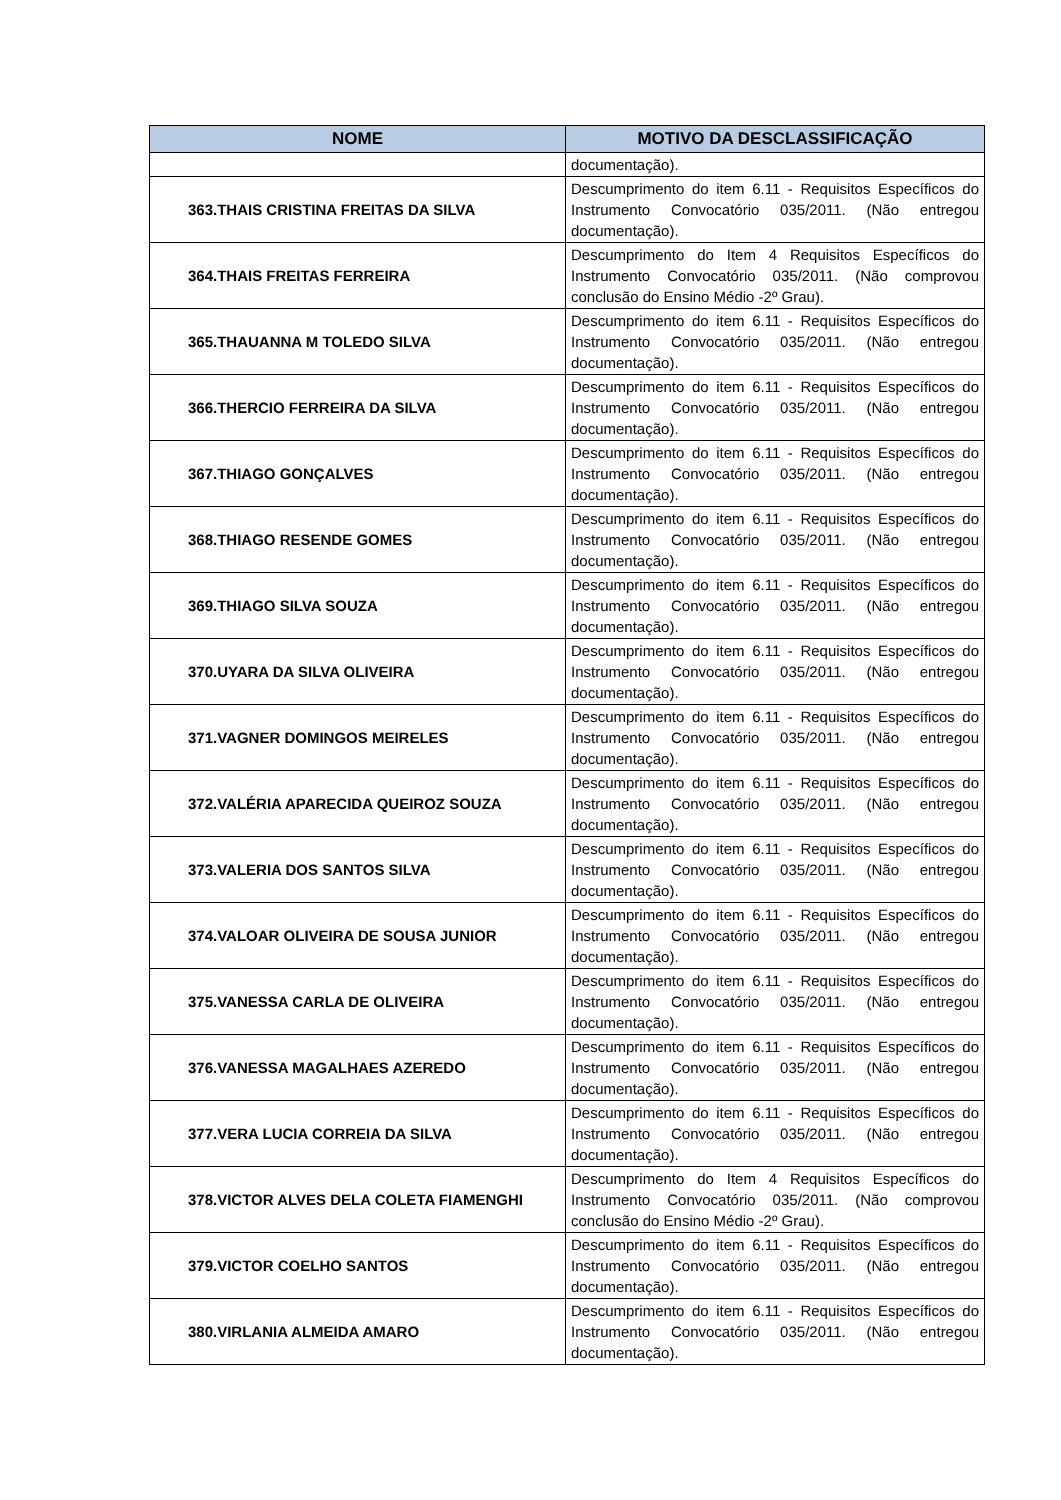| NOME | MOTIVO DA DESCLASSIFICAÇÃO |
| --- | --- |
| | documentação). |
| 363.THAIS CRISTINA FREITAS DA SILVA | Descumprimento do item 6.11 - Requisitos Específicos do Instrumento Convocatório 035/2011. (Não entregou documentação). |
| 364.THAIS FREITAS FERREIRA | Descumprimento do Item 4 Requisitos Específicos do Instrumento Convocatório 035/2011. (Não comprovou conclusão do Ensino Médio -2º Grau). |
| 365.THAUANNA M TOLEDO SILVA | Descumprimento do item 6.11 - Requisitos Específicos do Instrumento Convocatório 035/2011. (Não entregou documentação). |
| 366.THERCIO FERREIRA DA SILVA | Descumprimento do item 6.11 - Requisitos Específicos do Instrumento Convocatório 035/2011. (Não entregou documentação). |
| 367.THIAGO GONÇALVES | Descumprimento do item 6.11 - Requisitos Específicos do Instrumento Convocatório 035/2011. (Não entregou documentação). |
| 368.THIAGO RESENDE GOMES | Descumprimento do item 6.11 - Requisitos Específicos do Instrumento Convocatório 035/2011. (Não entregou documentação). |
| 369.THIAGO SILVA SOUZA | Descumprimento do item 6.11 - Requisitos Específicos do Instrumento Convocatório 035/2011. (Não entregou documentação). |
| 370.UYARA DA SILVA OLIVEIRA | Descumprimento do item 6.11 - Requisitos Específicos do Instrumento Convocatório 035/2011. (Não entregou documentação). |
| 371.VAGNER DOMINGOS MEIRELES | Descumprimento do item 6.11 - Requisitos Específicos do Instrumento Convocatório 035/2011. (Não entregou documentação). |
| 372.VALÉRIA APARECIDA QUEIROZ SOUZA | Descumprimento do item 6.11 - Requisitos Específicos do Instrumento Convocatório 035/2011. (Não entregou documentação). |
| 373.VALERIA DOS SANTOS SILVA | Descumprimento do item 6.11 - Requisitos Específicos do Instrumento Convocatório 035/2011. (Não entregou documentação). |
| 374.VALOAR OLIVEIRA DE SOUSA JUNIOR | Descumprimento do item 6.11 - Requisitos Específicos do Instrumento Convocatório 035/2011. (Não entregou documentação). |
| 375.VANESSA CARLA DE OLIVEIRA | Descumprimento do item 6.11 - Requisitos Específicos do Instrumento Convocatório 035/2011. (Não entregou documentação). |
| 376.VANESSA MAGALHAES AZEREDO | Descumprimento do item 6.11 - Requisitos Específicos do Instrumento Convocatório 035/2011. (Não entregou documentação). |
| 377.VERA LUCIA CORREIA DA SILVA | Descumprimento do item 6.11 - Requisitos Específicos do Instrumento Convocatório 035/2011. (Não entregou documentação). |
| 378.VICTOR ALVES DELA COLETA FIAMENGHI | Descumprimento do Item 4 Requisitos Específicos do Instrumento Convocatório 035/2011. (Não comprovou conclusão do Ensino Médio -2º Grau). |
| 379.VICTOR COELHO SANTOS | Descumprimento do item 6.11 - Requisitos Específicos do Instrumento Convocatório 035/2011. (Não entregou documentação). |
| 380.VIRLANIA ALMEIDA AMARO | Descumprimento do item 6.11 - Requisitos Específicos do Instrumento Convocatório 035/2011. (Não entregou documentação). |